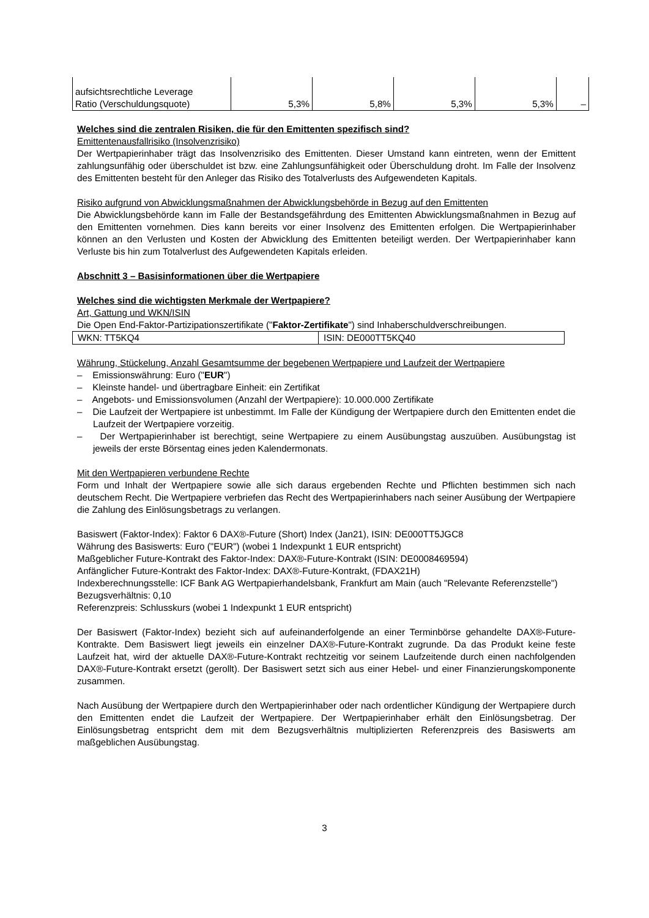| aufsichtsrechtliche Leverage Ratio (Verschuldungsquote) | 5,3% | 5,8% | 5,3% | 5,3% | – |
Welches sind die zentralen Risiken, die für den Emittenten spezifisch sind?
Emittentenausfallrisiko (Insolvenzrisiko)
Der Wertpapierinhaber trägt das Insolvenzrisiko des Emittenten. Dieser Umstand kann eintreten, wenn der Emittent zahlungsunfähig oder überschuldet ist bzw. eine Zahlungsunfähigkeit oder Überschuldung droht. Im Falle der Insolvenz des Emittenten besteht für den Anleger das Risiko des Totalverlusts des Aufgewendeten Kapitals.
Risiko aufgrund von Abwicklungsmaßnahmen der Abwicklungsbehörde in Bezug auf den Emittenten
Die Abwicklungsbehörde kann im Falle der Bestandsgefährdung des Emittenten Abwicklungsmaßnahmen in Bezug auf den Emittenten vornehmen. Dies kann bereits vor einer Insolvenz des Emittenten erfolgen. Die Wertpapierinhaber können an den Verlusten und Kosten der Abwicklung des Emittenten beteiligt werden. Der Wertpapierinhaber kann Verluste bis hin zum Totalverlust des Aufgewendeten Kapitals erleiden.
Abschnitt 3 – Basisinformationen über die Wertpapiere
Welches sind die wichtigsten Merkmale der Wertpapiere?
Art, Gattung und WKN/ISIN
Die Open End-Faktor-Partizipationszertifikate ("Faktor-Zertifikate") sind Inhaberschuldverschreibungen.
| WKN: TT5KQ4 | ISIN: DE000TT5KQ40 |
Währung, Stückelung, Anzahl Gesamtsumme der begebenen Wertpapiere und Laufzeit der Wertpapiere
– Emissionswährung: Euro ("EUR")
– Kleinste handel- und übertragbare Einheit: ein Zertifikat
– Angebots- und Emissionsvolumen (Anzahl der Wertpapiere): 10.000.000 Zertifikate
– Die Laufzeit der Wertpapiere ist unbestimmt. Im Falle der Kündigung der Wertpapiere durch den Emittenten endet die Laufzeit der Wertpapiere vorzeitig.
– Der Wertpapierinhaber ist berechtigt, seine Wertpapiere zu einem Ausübungstag auszuüben. Ausübungstag ist jeweils der erste Börsentag eines jeden Kalendermonats.
Mit den Wertpapieren verbundene Rechte
Form und Inhalt der Wertpapiere sowie alle sich daraus ergebenden Rechte und Pflichten bestimmen sich nach deutschem Recht. Die Wertpapiere verbriefen das Recht des Wertpapierinhabers nach seiner Ausübung der Wertpapiere die Zahlung des Einlösungsbetrags zu verlangen.
Basiswert (Faktor-Index): Faktor 6 DAX®-Future (Short) Index (Jan21), ISIN: DE000TT5JGC8
Währung des Basiswerts: Euro ("EUR") (wobei 1 Indexpunkt 1 EUR entspricht)
Maßgeblicher Future-Kontrakt des Faktor-Index: DAX®-Future-Kontrakt (ISIN: DE0008469594)
Anfänglicher Future-Kontrakt des Faktor-Index: DAX®-Future-Kontrakt, (FDAX21H)
Indexberechnungsstelle: ICF Bank AG Wertpapierhandelsbank, Frankfurt am Main (auch "Relevante Referenzstelle")
Bezugsverhältnis: 0,10
Referenzpreis: Schlusskurs (wobei 1 Indexpunkt 1 EUR entspricht)
Der Basiswert (Faktor-Index) bezieht sich auf aufeinanderfolgende an einer Terminbörse gehandelte DAX®-Future-Kontrakte. Dem Basiswert liegt jeweils ein einzelner DAX®-Future-Kontrakt zugrunde. Da das Produkt keine feste Laufzeit hat, wird der aktuelle DAX®-Future-Kontrakt rechtzeitig vor seinem Laufzeitende durch einen nachfolgenden DAX®-Future-Kontrakt ersetzt (gerollt). Der Basiswert setzt sich aus einer Hebel- und einer Finanzierungskomponente zusammen.
Nach Ausübung der Wertpapiere durch den Wertpapierinhaber oder nach ordentlicher Kündigung der Wertpapiere durch den Emittenten endet die Laufzeit der Wertpapiere. Der Wertpapierinhaber erhält den Einlösungsbetrag. Der Einlösungsbetrag entspricht dem mit dem Bezugsverhältnis multiplizierten Referenzpreis des Basiswerts am maßgeblichen Ausübungstag.
3